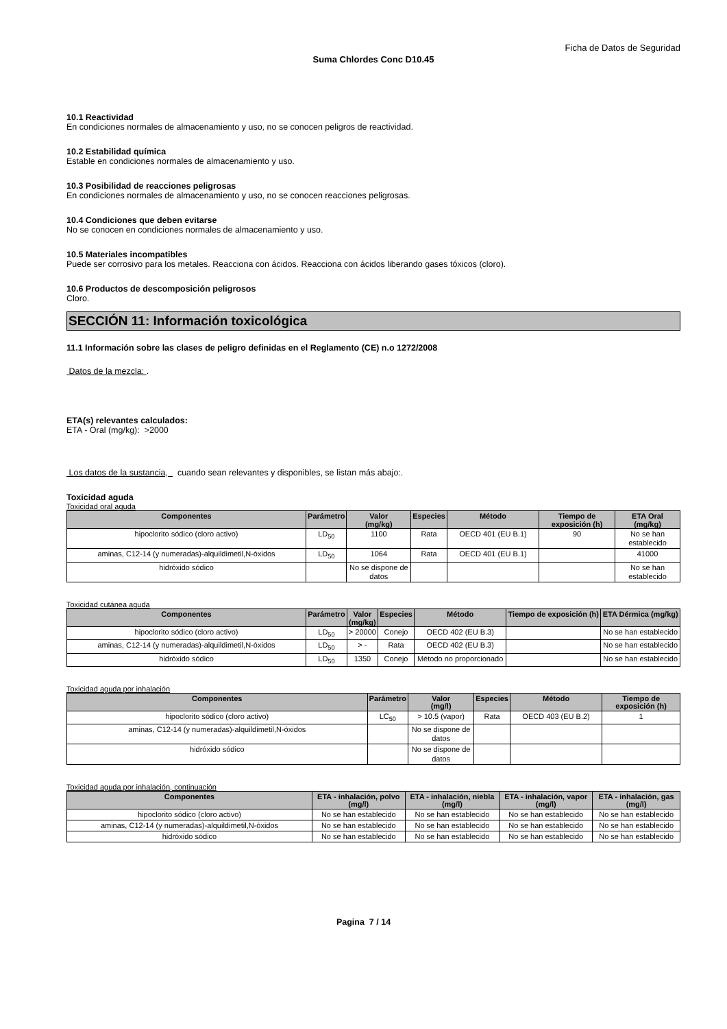Ficha de Datos de Seguridad
Suma Chlordes Conc D10.45
10.1 Reactividad
En condiciones normales de almacenamiento y uso, no se conocen peligros de reactividad.
10.2 Estabilidad química
Estable en condiciones normales de almacenamiento y uso.
10.3 Posibilidad de reacciones peligrosas
En condiciones normales de almacenamiento y uso, no se conocen reacciones peligrosas.
10.4 Condiciones que deben evitarse
No se conocen en condiciones normales de almacenamiento y uso.
10.5 Materiales incompatibles
Puede ser corrosivo para los metales. Reacciona con ácidos. Reacciona con ácidos liberando gases tóxicos (cloro).
10.6 Productos de descomposición peligrosos
Cloro.
SECCIÓN 11: Información toxicológica
11.1 Información sobre las clases de peligro definidas en el Reglamento (CE) n.o 1272/2008
Datos de la mezcla: .
ETA(s) relevantes calculados:
ETA - Oral (mg/kg): >2000
Los datos de la sustancia, cuando sean relevantes y disponibles, se listan más abajo:.
Toxicidad aguda
Toxicidad oral aguda
| Componentes | Parámetro | Valor (mg/kg) | Especies | Método | Tiempo de exposición (h) | ETA Oral (mg/kg) |
| --- | --- | --- | --- | --- | --- | --- |
| hipoclorito sódico (cloro activo) | LD<sub>50</sub> | 1100 | Rata | OECD 401 (EU B.1) | 90 | No se han establecido |
| aminas, C12-14 (y numeradas)-alquildimetil,N-óxidos | LD<sub>50</sub> | 1064 | Rata | OECD 401 (EU B.1) | | 41000 |
| hidróxido sódico | | No se dispone de datos | | | | No se han establecido |
Toxicidad cutánea aguda
| Componentes | Parámetro | Valor (mg/kg) | Especies | Método | Tiempo de exposición (h) | ETA Dérmica (mg/kg) |
| --- | --- | --- | --- | --- | --- | --- |
| hipoclorito sódico (cloro activo) | LD<sub>50</sub> | > 20000 | Conejo | OECD 402 (EU B.3) | | No se han establecido |
| aminas, C12-14 (y numeradas)-alquildimetil,N-óxidos | LD<sub>50</sub> | > - | Rata | OECD 402 (EU B.3) | | No se han establecido |
| hidróxido sódico | LD<sub>50</sub> | 1350 | Conejo | Método no proporcionado | | No se han establecido |
Toxicidad aguda por inhalación
| Componentes | Parámetro | Valor (mg/l) | Especies | Método | Tiempo de exposición (h) |
| --- | --- | --- | --- | --- | --- |
| hipoclorito sódico (cloro activo) | LC<sub>50</sub> | > 10.5 (vapor) | Rata | OECD 403 (EU B.2) | 1 |
| aminas, C12-14 (y numeradas)-alquildimetil,N-óxidos | | No se dispone de datos | | | |
| hidróxido sódico | | No se dispone de datos | | | |
Toxicidad aguda por inhalación, continuación
| Componentes | ETA - inhalación, polvo (mg/l) | ETA - inhalación, niebla (mg/l) | ETA - inhalación, vapor (mg/l) | ETA - inhalación, gas (mg/l) |
| --- | --- | --- | --- | --- |
| hipoclorito sódico (cloro activo) | No se han establecido | No se han establecido | No se han establecido | No se han establecido |
| aminas, C12-14 (y numeradas)-alquildimetil,N-óxidos | No se han establecido | No se han establecido | No se han establecido | No se han establecido |
| hidróxido sódico | No se han establecido | No se han establecido | No se han establecido | No se han establecido |
Pagina 7 / 14